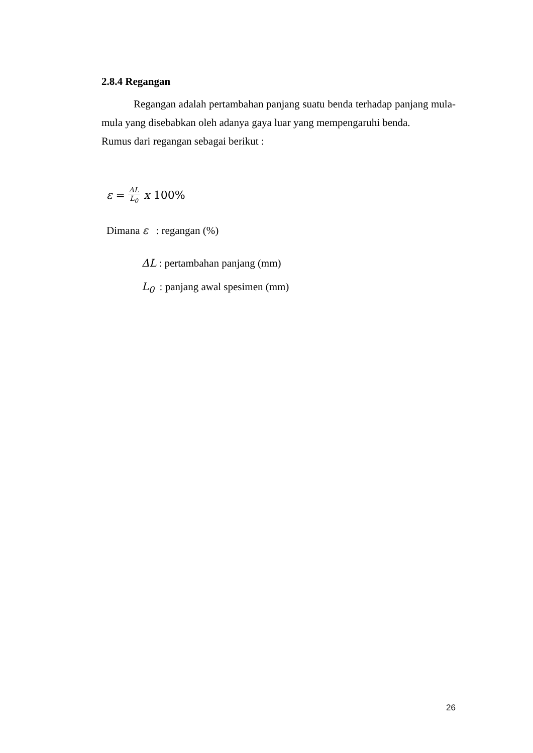2.8.4 Regangan
Regangan adalah pertambahan panjang suatu benda terhadap panjang mula-mula yang disebabkan oleh adanya gaya luar yang mempengaruhi benda.
Rumus dari regangan sebagai berikut :
ε = ΔL L<sub>0</sub> x 100%
Dimana ε : regangan (%)
ΔL : pertambahan panjang (mm)
L<sub>0</sub> : panjang awal spesimen (mm)
26